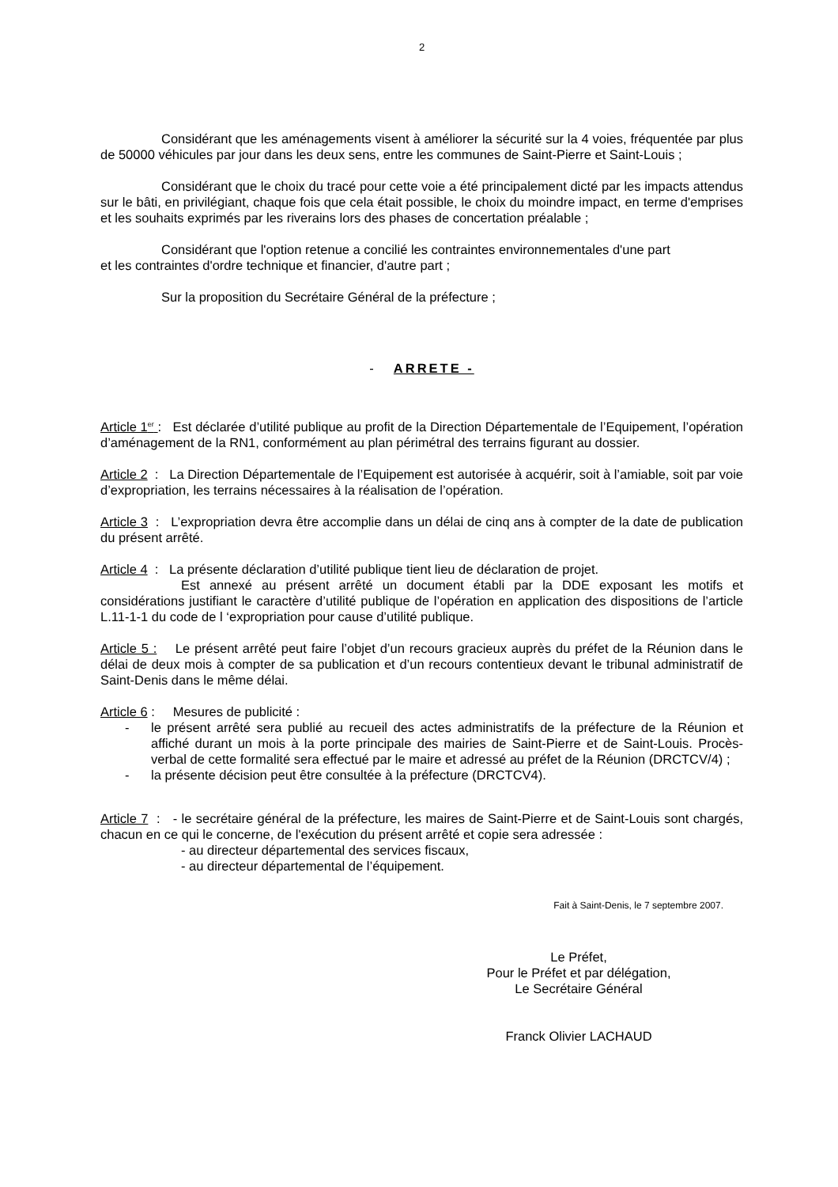2
Considérant que les aménagements visent à améliorer la sécurité sur la 4 voies, fréquentée par plus de 50000 véhicules par jour dans les deux sens, entre les communes de Saint-Pierre et Saint-Louis ;
Considérant que le choix du tracé pour cette voie a été principalement dicté par les impacts attendus sur le bâti, en privilégiant, chaque fois que cela était possible, le choix du moindre impact, en terme d'emprises et les souhaits exprimés par les riverains lors des phases de concertation préalable ;
Considérant que l'option retenue a concilié les contraintes environnementales d'une part
et les contraintes d'ordre technique et financier, d'autre part ;
Sur la proposition du Secrétaire Général de la préfecture ;
- ARRETE -
Article 1<sup>er</sup> : Est déclarée d’utilité publique au profit de la Direction Départementale de l’Equipement, l’opération d’aménagement de la RN1, conformément au plan périmétral des terrains figurant au dossier.
Article 2 : La Direction Départementale de l’Equipement est autorisée à acquérir, soit à l’amiable, soit par voie d’expropriation, les terrains nécessaires à la réalisation de l’opération.
Article 3 : L’expropriation devra être accomplie dans un délai de cinq ans à compter de la date de publication du présent arrêté.
Article 4 : La présente déclaration d’utilité publique tient lieu de déclaration de projet.
Est annexé au présent arrêté un document établi par la DDE exposant les motifs et considérations justifiant le caractère d’utilité publique de l’opération en application des dispositions de l’article L.11-1-1 du code de l ‘expropriation pour cause d’utilité publique.
Article 5 : Le présent arrêté peut faire l’objet d’un recours gracieux auprès du préfet de la Réunion dans le délai de deux mois à compter de sa publication et d’un recours contentieux devant le tribunal administratif de Saint-Denis dans le même délai.
Article 6 : Mesures de publicité :
- le présent arrêté sera publié au recueil des actes administratifs de la préfecture de la Réunion et affiché durant un mois à la porte principale des mairies de Saint-Pierre et de Saint-Louis. Procès-verbal de cette formalité sera effectué par le maire et adressé au préfet de la Réunion (DRCTCV/4) ;
- la présente décision peut être consultée à la préfecture (DRCTCV4).
Article 7 : - le secrétaire général de la préfecture, les maires de Saint-Pierre et de Saint-Louis sont chargés, chacun en ce qui le concerne, de l'exécution du présent arrêté et copie sera adressée :
- au directeur départemental des services fiscaux,
- au directeur départemental de l’équipement.
Fait à Saint-Denis, le 7 septembre 2007.
Le Préfet,
Pour le Préfet et par délégation,
Le Secrétaire Général
Franck Olivier LACHAUD